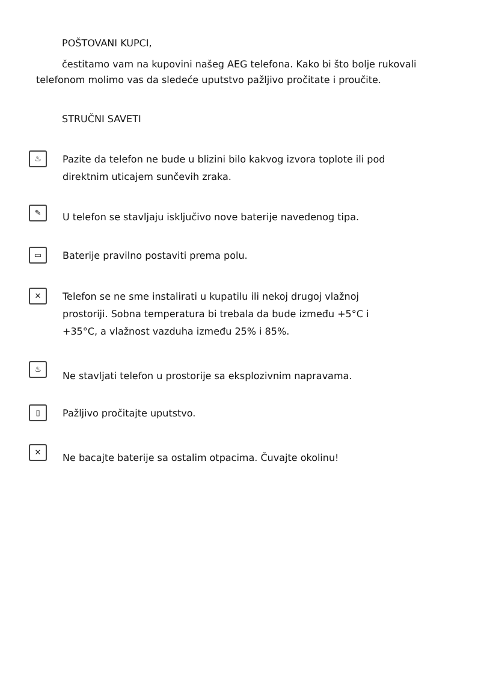POŠTOVANI KUPCI,
čestitamo vam na kupovini našeg AEG telefona. Kako bi što bolje rukovali telefonom molimo vas da sledeće uputstvo pažljivo pročitate i proučite.
STRUČNI SAVETI
♨
Pazite da telefon ne bude u blizini bilo kakvog izvora toplote ili pod
direktnim uticajem sunčevih zraka.
✎
U telefon se stavljaju isključivo nove baterije navedenog tipa.
▭
Baterije pravilno postaviti prema polu.
✕
Telefon se ne sme instalirati u kupatilu ili nekoj drugoj vlažnoj
prostoriji. Sobna temperatura bi trebala da bude između +5°C i
+35°C, a vlažnost vazduha između 25% i 85%.
♨
Ne stavljati telefon u prostorije sa eksplozivnim napravama.
▯
Pažljivo pročitajte uputstvo.
✕
Ne bacajte baterije sa ostalim otpacima. Čuvajte okolinu!